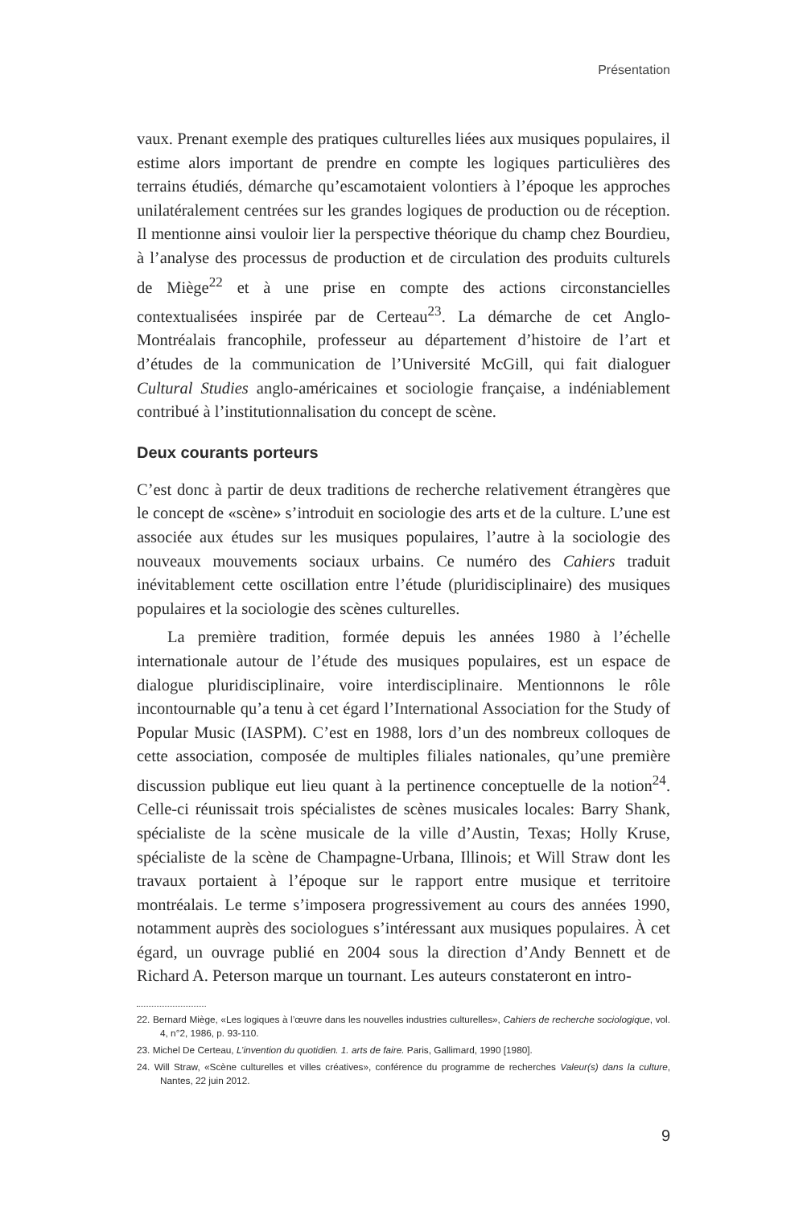Présentation
vaux. Prenant exemple des pratiques culturelles liées aux musiques populaires, il estime alors important de prendre en compte les logiques particulières des terrains étudiés, démarche qu’escamotaient volontiers à l’époque les approches unilatéralement centrées sur les grandes logiques de production ou de réception. Il mentionne ainsi vouloir lier la perspective théorique du champ chez Bourdieu, à l’analyse des processus de production et de circulation des produits culturels de Miège<sup>22</sup> et à une prise en compte des actions circonstancielles contextualisées inspirée par de Certeau<sup>23</sup>. La démarche de cet Anglo-Montréalais francophile, professeur au département d’histoire de l’art et d’études de la communication de l’Université McGill, qui fait dialoguer Cultural Studies anglo-américaines et sociologie française, a indéniablement contribué à l’institutionnalisation du concept de scène.
Deux courants porteurs
C’est donc à partir de deux traditions de recherche relativement étrangères que le concept de «scène» s’introduit en sociologie des arts et de la culture. L’une est associée aux études sur les musiques populaires, l’autre à la sociologie des nouveaux mouvements sociaux urbains. Ce numéro des Cahiers traduit inévitablement cette oscillation entre l’étude (pluridisciplinaire) des musiques populaires et la sociologie des scènes culturelles.
La première tradition, formée depuis les années 1980 à l’échelle internationale autour de l’étude des musiques populaires, est un espace de dialogue pluridisciplinaire, voire interdisciplinaire. Mentionnons le rôle incontournable qu’a tenu à cet égard l’International Association for the Study of Popular Music (IASPM). C’est en 1988, lors d’un des nombreux colloques de cette association, composée de multiples filiales nationales, qu’une première discussion publique eut lieu quant à la pertinence conceptuelle de la notion<sup>24</sup>. Celle-ci réunissait trois spécialistes de scènes musicales locales: Barry Shank, spécialiste de la scène musicale de la ville d’Austin, Texas; Holly Kruse, spécialiste de la scène de Champagne-Urbana, Illinois; et Will Straw dont les travaux portaient à l’époque sur le rapport entre musique et territoire montréalais. Le terme s’imposera progressivement au cours des années 1990, notamment auprès des sociologues s’intéressant aux musiques populaires. À cet égard, un ouvrage publié en 2004 sous la direction d’Andy Bennett et de Richard A. Peterson marque un tournant. Les auteurs constateront en intro-
22. Bernard Miège, «Les logiques à l’œuvre dans les nouvelles industries culturelles», Cahiers de recherche sociologique, vol. 4, n°2, 1986, p. 93-110.
23. Michel De Certeau, L’invention du quotidien. 1. arts de faire. Paris, Gallimard, 1990 [1980].
24. Will Straw, «Scène culturelles et villes créatives», conférence du programme de recherches Valeur(s) dans la culture, Nantes, 22 juin 2012.
9